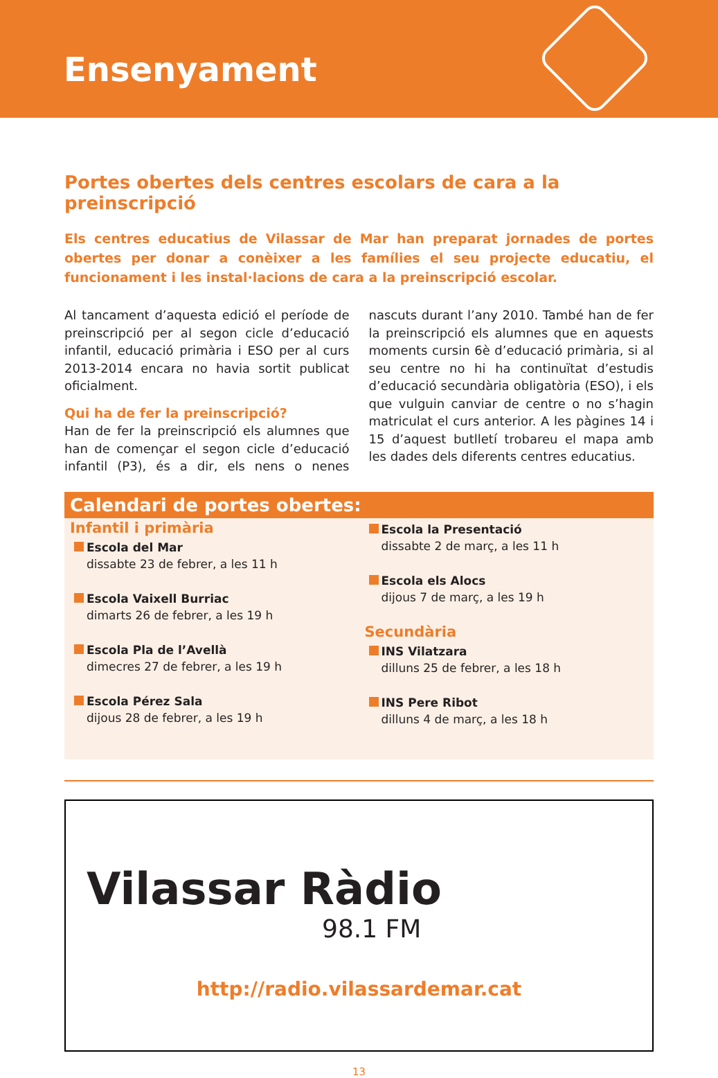Ensenyament
Portes obertes dels centres escolars de cara a la preinscripció
Els centres educatius de Vilassar de Mar han preparat jornades de portes obertes per donar a conèixer a les famílies el seu projecte educatiu, el funcionament i les instal·lacions de cara a la preinscripció escolar.
Al tancament d’aquesta edició el període de preinscripció per al segon cicle d’educació infantil, educació primària i ESO per al curs 2013-2014 encara no havia sortit publicat oficialment.
Qui ha de fer la preinscripció?
Han de fer la preinscripció els alumnes que han de començar el segon cicle d’educació infantil (P3), és a dir, els nens o nenes nascuts durant l’any 2010. També han de fer la preinscripció els alumnes que en aquests moments cursin 6è d’educació primària, si al seu centre no hi ha continuïtat d’estudis d’educació secundària obligatòria (ESO), i els que vulguin canviar de centre o no s’hagin matriculat el curs anterior. A les pàgines 14 i 15 d’aquest butlletí trobareu el mapa amb les dades dels diferents centres educatius.
Calendari de portes obertes:
Infantil i primària
Escola del Mar
dissabte 23 de febrer, a les 11 h
Escola Vaixell Burriac
dimarts 26 de febrer, a les 19 h
Escola Pla de l’Avellà
dimecres 27 de febrer, a les 19 h
Escola Pérez Sala
dijous 28 de febrer, a les 19 h
Escola la Presentació
dissabte 2 de març, a les 11 h
Escola els Alocs
dijous 7 de març, a les 19 h
Secundària
INS Vilatzara
dilluns 25 de febrer, a les 18 h
INS Pere Ribot
dilluns 4 de març, a les 18 h
Vilassar Ràdio
98.1 FM
http://radio.vilassardemar.cat
13